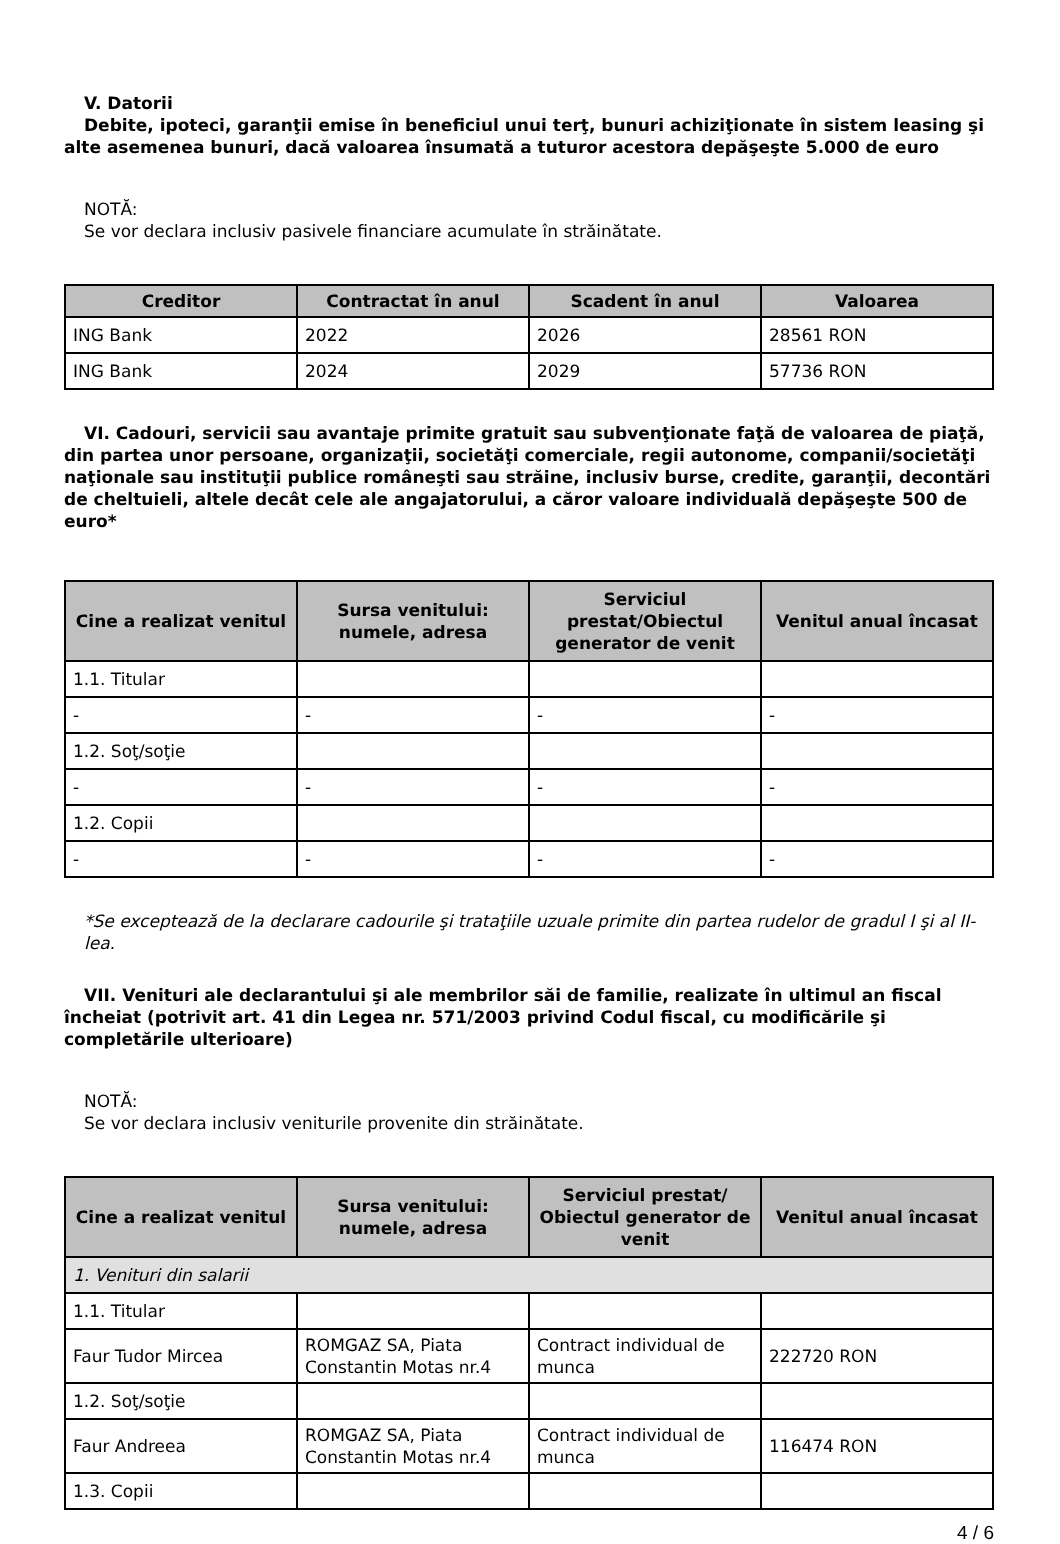V. Datorii
Debite, ipoteci, garanţii emise în beneficiul unui terţ, bunuri achiziţionate în sistem leasing şi alte asemenea bunuri, dacă valoarea însumată a tuturor acestora depăşeşte 5.000 de euro
NOTĂ:
Se vor declara inclusiv pasivele financiare acumulate în străinătate.
| Creditor | Contractat în anul | Scadent în anul | Valoarea |
| --- | --- | --- | --- |
| ING Bank | 2022 | 2026 | 28561 RON |
| ING Bank | 2024 | 2029 | 57736 RON |
VI. Cadouri, servicii sau avantaje primite gratuit sau subvenţionate faţă de valoarea de piaţă, din partea unor persoane, organizaţii, societăţi comerciale, regii autonome, companii/societăţi naţionale sau instituţii publice româneşti sau străine, inclusiv burse, credite, garanţii, decontări de cheltuieli, altele decât cele ale angajatorului, a căror valoare individuală depăşeşte 500 de euro*
| Cine a realizat venitul | Sursa venitului: numele, adresa | Serviciul prestat/Obiectul generator de venit | Venitul anual încasat |
| --- | --- | --- | --- |
| 1.1. Titular | | | |
| - | - | - | - |
| 1.2. Soţ/soţie | | | |
| - | - | - | - |
| 1.2. Copii | | | |
| - | - | - | - |
*Se exceptează de la declarare cadourile şi trataţiile uzuale primite din partea rudelor de gradul I şi al II-lea.
VII. Venituri ale declarantului şi ale membrilor săi de familie, realizate în ultimul an fiscal încheiat (potrivit art. 41 din Legea nr. 571/2003 privind Codul fiscal, cu modificările şi completările ulterioare)
NOTĂ:
Se vor declara inclusiv veniturile provenite din străinătate.
| Cine a realizat venitul | Sursa venitului: numele, adresa | Serviciul prestat/ Obiectul generator de venit | Venitul anual încasat |
| --- | --- | --- | --- |
| 1. Venituri din salarii | | | |
| 1.1. Titular | | | |
| Faur Tudor Mircea | ROMGAZ SA, Piata Constantin Motas nr.4 | Contract individual de munca | 222720 RON |
| 1.2. Soţ/soţie | | | |
| Faur Andreea | ROMGAZ SA, Piata Constantin Motas nr.4 | Contract individual de munca | 116474 RON |
| 1.3. Copii | | | |
4 / 6